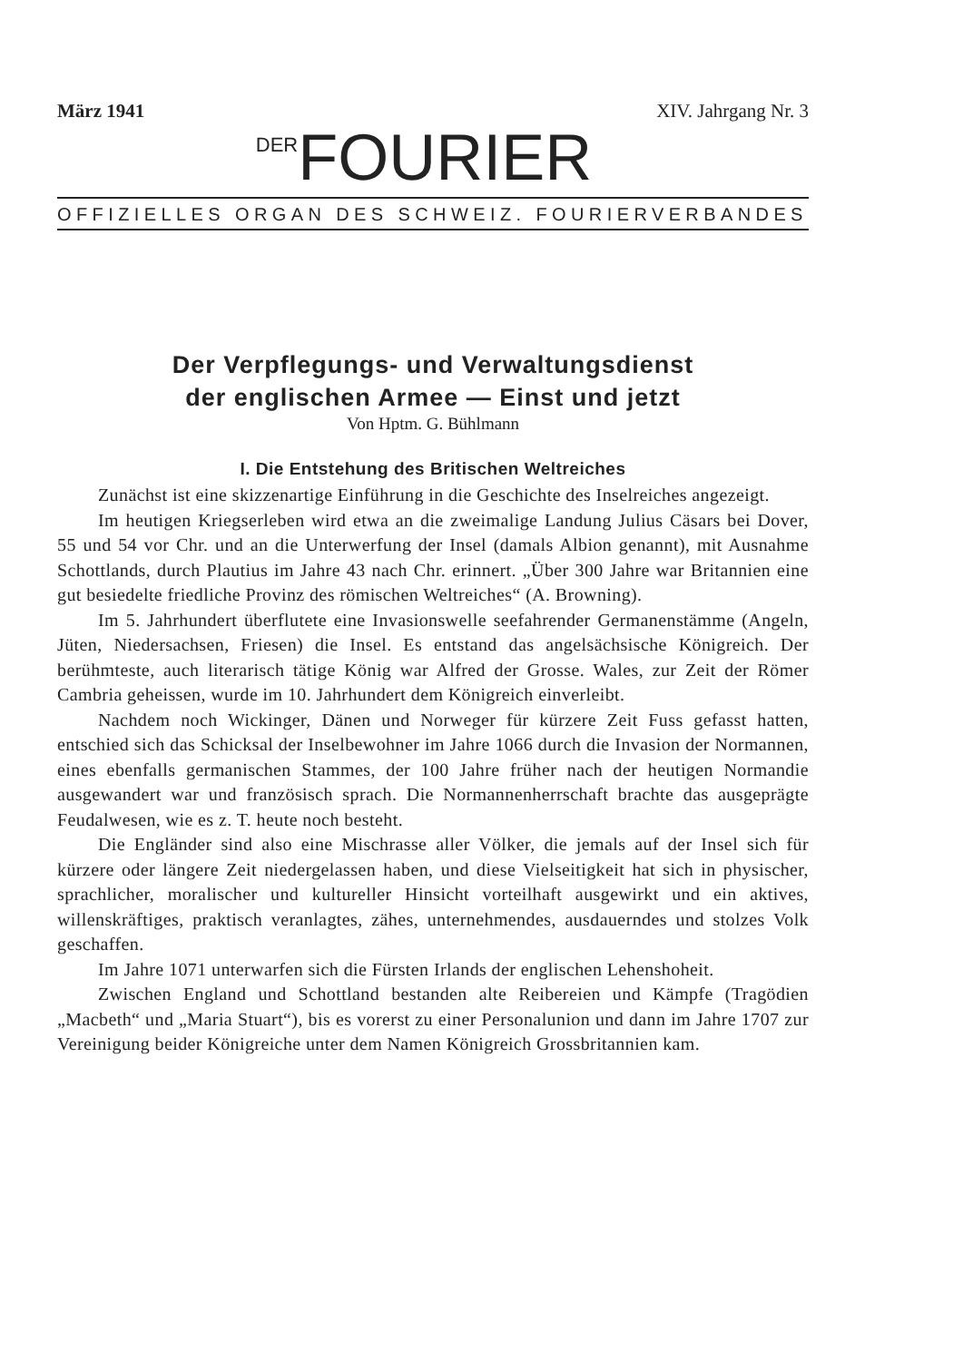März 1941 XIV. Jahrgang Nr. 3
DER FOURIER
OFFIZIELLES ORGAN DES SCHWEIZ. FOURIERVERBANDES
Der Verpflegungs- und Verwaltungsdienst
der englischen Armee — Einst und jetzt
Von Hptm. G. Bühlmann
I. Die Entstehung des Britischen Weltreiches
Zunächst ist eine skizzenartige Einführung in die Geschichte des Inselreiches angezeigt.
Im heutigen Kriegserleben wird etwa an die zweimalige Landung Julius Cäsars bei Dover, 55 und 54 vor Chr. und an die Unterwerfung der Insel (damals Albion genannt), mit Ausnahme Schottlands, durch Plautius im Jahre 43 nach Chr. erinnert. „Über 300 Jahre war Britannien eine gut besiedelte friedliche Provinz des römischen Weltreiches“ (A. Browning).
Im 5. Jahrhundert überflutete eine Invasionswelle seefahrender Germanenstämme (Angeln, Jüten, Niedersachsen, Friesen) die Insel. Es entstand das angelsächsische Königreich. Der berühmteste, auch literarisch tätige König war Alfred der Grosse. Wales, zur Zeit der Römer Cambria geheissen, wurde im 10. Jahrhundert dem Königreich einverleibt.
Nachdem noch Wickinger, Dänen und Norweger für kürzere Zeit Fuss gefasst hatten, entschied sich das Schicksal der Inselbewohner im Jahre 1066 durch die Invasion der Normannen, eines ebenfalls germanischen Stammes, der 100 Jahre früher nach der heutigen Normandie ausgewandert war und französisch sprach. Die Normannenherrschaft brachte das ausgeprägte Feudalwesen, wie es z. T. heute noch besteht.
Die Engländer sind also eine Mischrasse aller Völker, die jemals auf der Insel sich für kürzere oder längere Zeit niedergelassen haben, und diese Vielseitigkeit hat sich in physischer, sprachlicher, moralischer und kultureller Hinsicht vorteilhaft ausgewirkt und ein aktives, willenskräftiges, praktisch veranlagtes, zähes, unternehmendes, ausdauerndes und stolzes Volk geschaffen.
Im Jahre 1071 unterwarfen sich die Fürsten Irlands der englischen Lehenshoheit.
Zwischen England und Schottland bestanden alte Reibereien und Kämpfe (Tragödien „Macbeth“ und „Maria Stuart“), bis es vorerst zu einer Personalunion und dann im Jahre 1707 zur Vereinigung beider Königreiche unter dem Namen Königreich Grossbritannien kam.